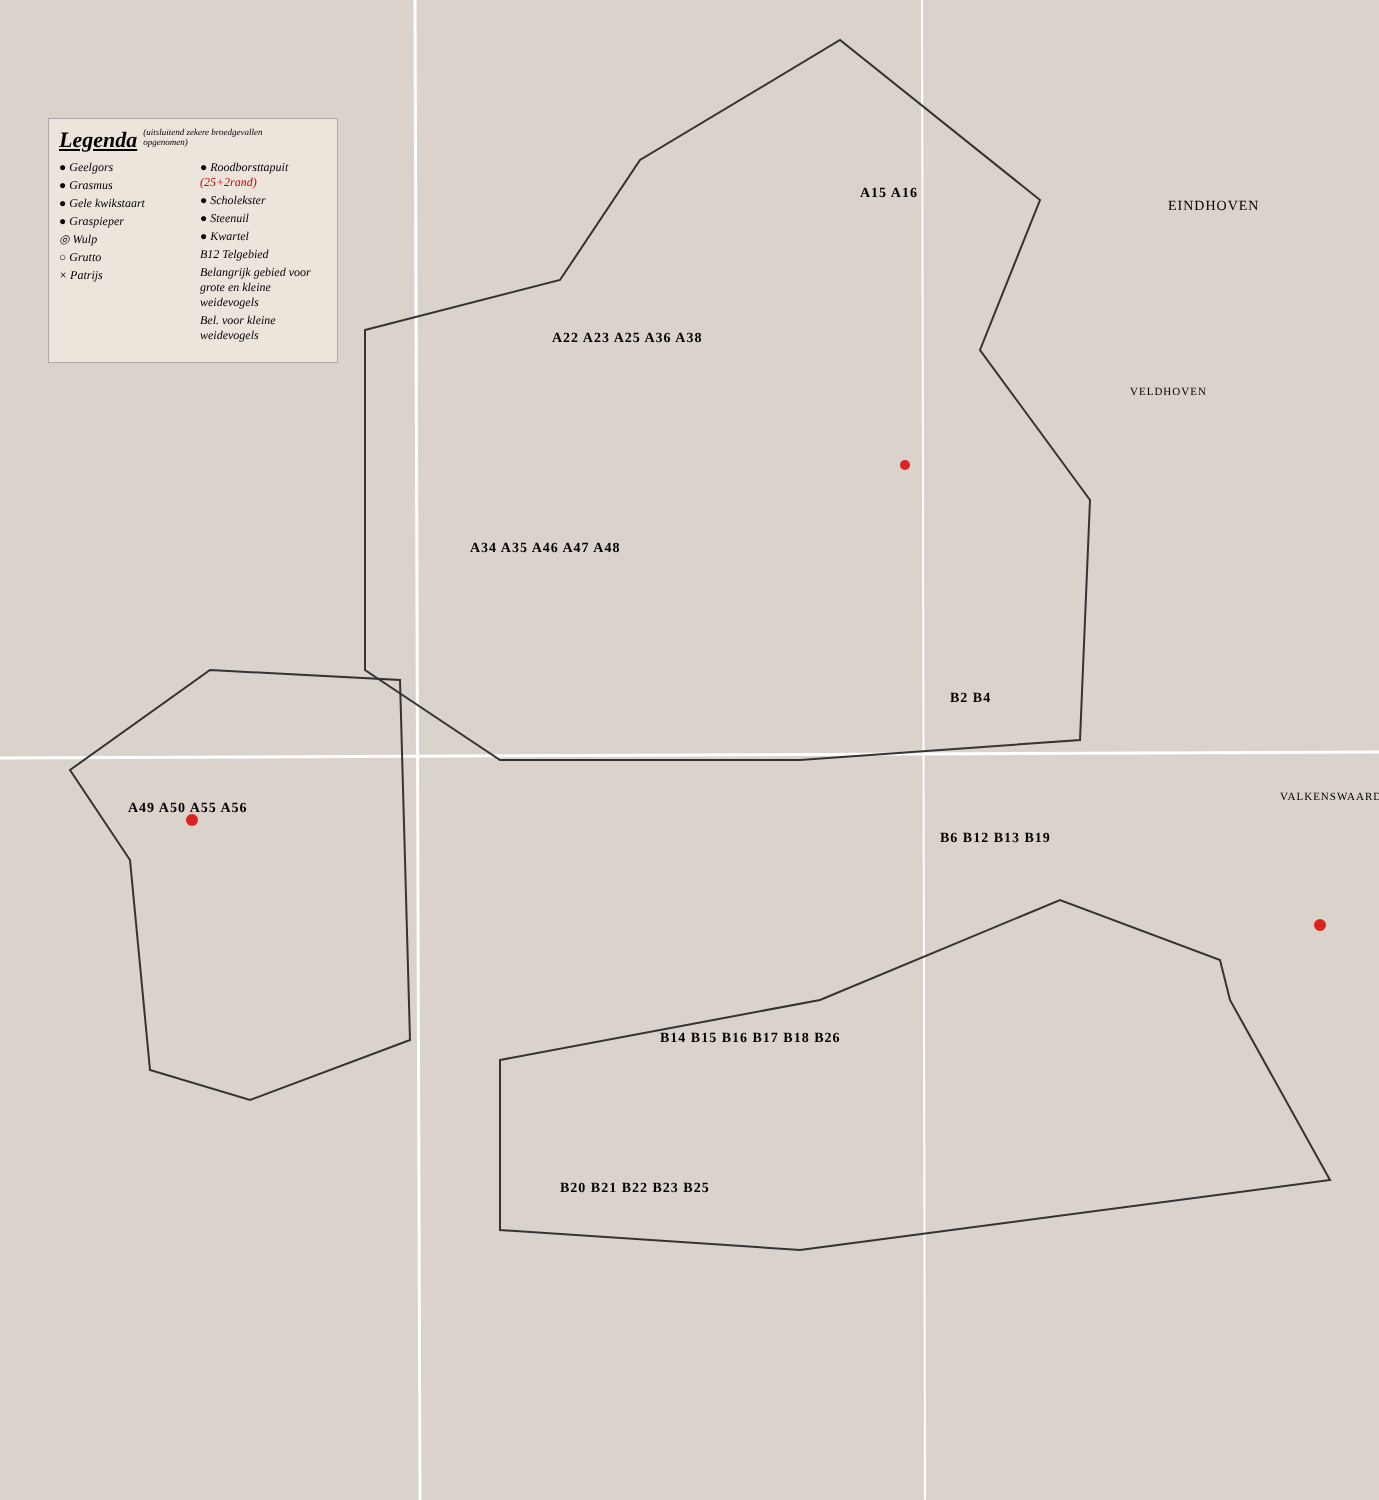Legenda
(uitsluitend zekere broedgevallen opgenomen)
● Geelgors
● Grasmus
● Gele kwikstaart
● Graspieper
◎ Wulp
○ Grutto
× Patrijs
● Roodborsttapuit (25+2rand)
● Scholekster
● Steenuil
● Kwartel
B12 Telgebied
Belangrijk gebied voor grote en kleine weidevogels
Bel. voor kleine weidevogels
EINDHOVEN
VELDHOVEN
VALKENSWAARD
A15 A16
A22 A23 A25 A36 A38
A34 A35 A46 A47 A48
B2 B4
A49 A50 A55 A56
B6 B12 B13 B19
B14 B15 B16 B17 B18 B26
B20 B21 B22 B23 B25